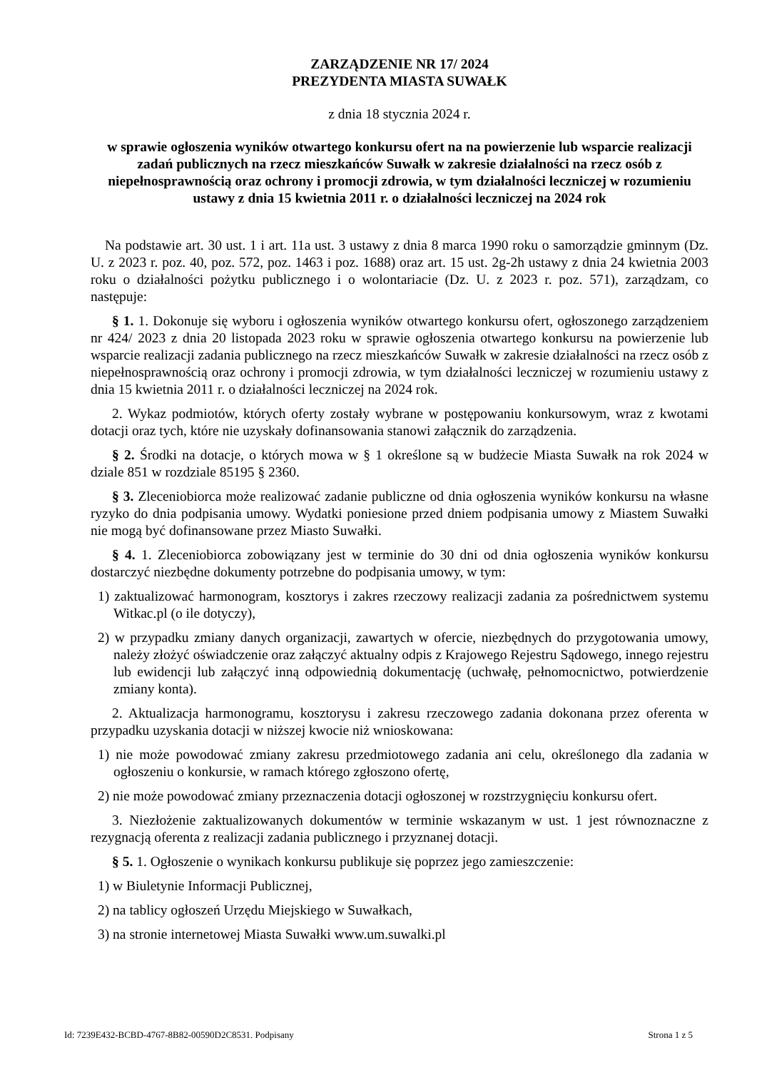ZARZĄDZENIE NR 17/ 2024
PREZYDENTA MIASTA SUWAŁK
z dnia 18 stycznia 2024 r.
w sprawie ogłoszenia wyników otwartego konkursu ofert na na powierzenie lub wsparcie realizacji zadań publicznych na rzecz mieszkańców Suwałk w zakresie działalności na rzecz osób z niepełnosprawnością oraz ochrony i promocji zdrowia, w tym działalności leczniczej w rozumieniu ustawy z dnia 15 kwietnia 2011 r. o działalności leczniczej na 2024 rok
Na podstawie art. 30 ust. 1 i art. 11a ust. 3 ustawy z dnia 8 marca 1990 roku o samorządzie gminnym (Dz. U. z 2023 r. poz. 40, poz. 572, poz. 1463 i poz. 1688) oraz art. 15 ust. 2g-2h ustawy z dnia 24 kwietnia 2003 roku o działalności pożytku publicznego i o wolontariacie (Dz. U. z 2023 r. poz. 571), zarządzam, co następuje:
§ 1. 1. Dokonuje się wyboru i ogłoszenia wyników otwartego konkursu ofert, ogłoszonego zarządzeniem nr 424/ 2023 z dnia 20 listopada 2023 roku w sprawie ogłoszenia otwartego konkursu na powierzenie lub wsparcie realizacji zadania publicznego na rzecz mieszkańców Suwałk w zakresie działalności na rzecz osób z niepełnosprawnością oraz ochrony i promocji zdrowia, w tym działalności leczniczej w rozumieniu ustawy z dnia 15 kwietnia 2011 r. o działalności leczniczej na 2024 rok.
2. Wykaz podmiotów, których oferty zostały wybrane w postępowaniu konkursowym, wraz z kwotami dotacji oraz tych, które nie uzyskały dofinansowania stanowi załącznik do zarządzenia.
§ 2. Środki na dotacje, o których mowa w § 1 określone są w budżecie Miasta Suwałk na rok 2024 w dziale 851 w rozdziale 85195 § 2360.
§ 3. Zleceniobiorca może realizować zadanie publiczne od dnia ogłoszenia wyników konkursu na własne ryzyko do dnia podpisania umowy. Wydatki poniesione przed dniem podpisania umowy z Miastem Suwałki nie mogą być dofinansowane przez Miasto Suwałki.
§ 4. 1. Zleceniobiorca zobowiązany jest w terminie do 30 dni od dnia ogłoszenia wyników konkursu dostarczyć niezbędne dokumenty potrzebne do podpisania umowy, w tym:
1) zaktualizować harmonogram, kosztorys i zakres rzeczowy realizacji zadania za pośrednictwem systemu Witkac.pl (o ile dotyczy),
2) w przypadku zmiany danych organizacji, zawartych w ofercie, niezbędnych do przygotowania umowy, należy złożyć oświadczenie oraz załączyć aktualny odpis z Krajowego Rejestru Sądowego, innego rejestru lub ewidencji lub załączyć inną odpowiednią dokumentację (uchwałę, pełnomocnictwo, potwierdzenie zmiany konta).
2. Aktualizacja harmonogramu, kosztorysu i zakresu rzeczowego zadania dokonana przez oferenta w przypadku uzyskania dotacji w niższej kwocie niż wnioskowana:
1) nie może powodować zmiany zakresu przedmiotowego zadania ani celu, określonego dla zadania w ogłoszeniu o konkursie, w ramach którego zgłoszono ofertę,
2) nie może powodować zmiany przeznaczenia dotacji ogłoszonej w rozstrzygnięciu konkursu ofert.
3. Niezłożenie zaktualizowanych dokumentów w terminie wskazanym w ust. 1 jest równoznaczne z rezygnacją oferenta z realizacji zadania publicznego i przyznanej dotacji.
§ 5. 1. Ogłoszenie o wynikach konkursu publikuje się poprzez jego zamieszczenie:
1) w Biuletynie Informacji Publicznej,
2) na tablicy ogłoszeń Urzędu Miejskiego w Suwałkach,
3) na stronie internetowej Miasta Suwałki www.um.suwalki.pl
Id: 7239E432-BCBD-4767-8B82-00590D2C8531. Podpisany Strona 1 z 5